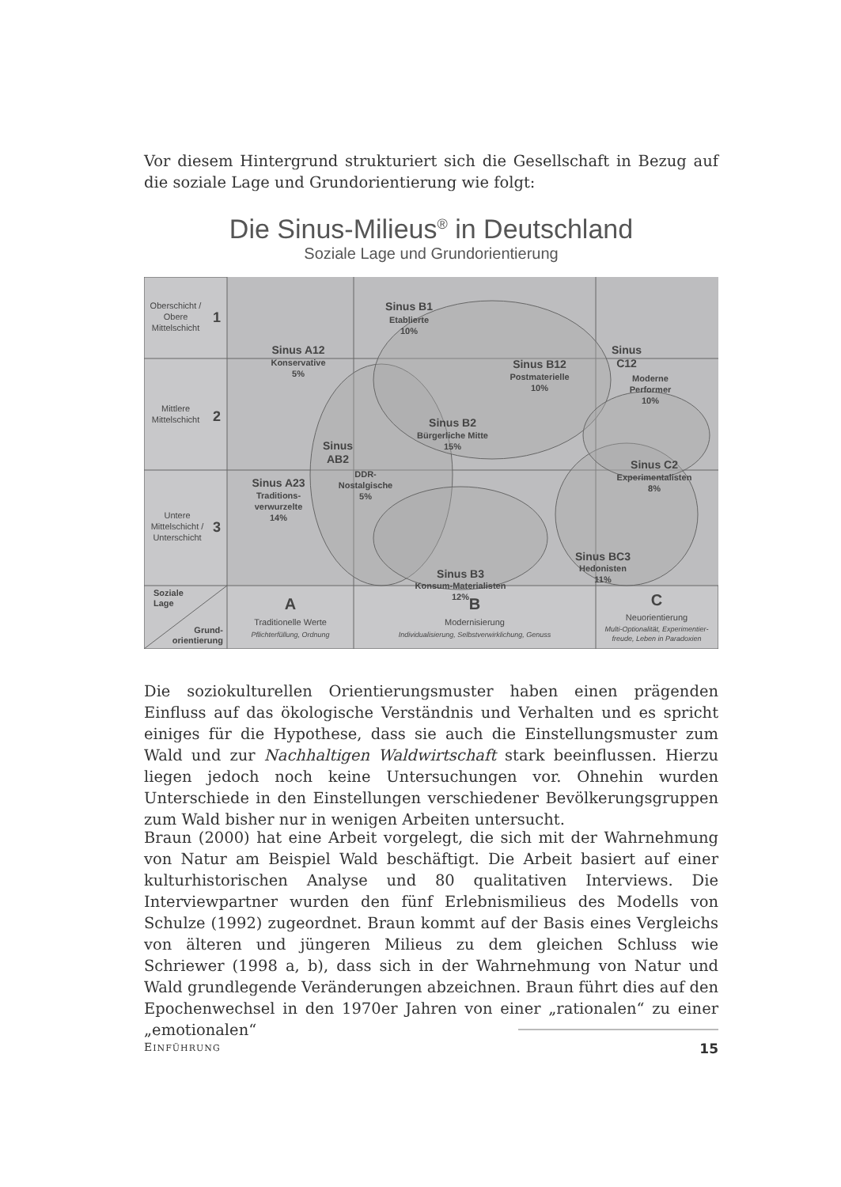Vor diesem Hintergrund strukturiert sich die Gesellschaft in Bezug auf die soziale Lage und Grundorientierung wie folgt:
Die Sinus-Milieus<sup>®</sup> in Deutschland
Soziale Lage und Grundorientierung
Oberschicht /
Obere
Mittelschicht
1
Mittlere
Mittelschicht
2
Untere
Mittelschicht /
Unterschicht
3
Sinus B1
Sinus A12
Sinus B12
Sinus
C12
Sinus B2
Sinus
AB2
Sinus A23
Sinus C2
Sinus BC3
Sinus B3
Etablierte
10%
Konservative
5%
Postmaterielle
10%
Moderne
Performer
10%
Bürgerliche Mitte
15%
DDR-
Nostalgische
5%
Traditions-
verwurzelte
14%
Experimentalisten
8%
Hedonisten
11%
Konsum-Materialisten
12%
Soziale
Lage
Grund-
orientierung
A
Traditionelle Werte
Pflichterfüllung, Ordnung
B
Modernisierung
Individualisierung, Selbstverwirklichung, Genuss
C
Neuorientierung
Multi-Optionalität, Experimentier-
freude, Leben in Paradoxien
Die soziokulturellen Orientierungsmuster haben einen prägenden Einfluss auf das ökologische Verständnis und Verhalten und es spricht einiges für die Hypothese, dass sie auch die Einstellungsmuster zum Wald und zur Nachhaltigen Waldwirtschaft stark beeinflussen. Hierzu liegen jedoch noch keine Untersuchungen vor. Ohnehin wurden Unterschiede in den Einstellungen verschiedener Bevölkerungsgruppen zum Wald bisher nur in wenigen Arbeiten untersucht.
Braun (2000) hat eine Arbeit vorgelegt, die sich mit der Wahrnehmung von Natur am Beispiel Wald beschäftigt. Die Arbeit basiert auf einer kulturhistorischen Analyse und 80 qualitativen Interviews. Die Interviewpartner wurden den fünf Erlebnismilieus des Modells von Schulze (1992) zugeordnet. Braun kommt auf der Basis eines Vergleichs von älteren und jüngeren Milieus zu dem gleichen Schluss wie Schriewer (1998 a, b), dass sich in der Wahrnehmung von Natur und Wald grundlegende Veränderungen abzeichnen. Braun führt dies auf den Epochenwechsel in den 1970er Jahren von einer „rationalen“ zu einer „emotionalen“
EINFÜHRUNG 15